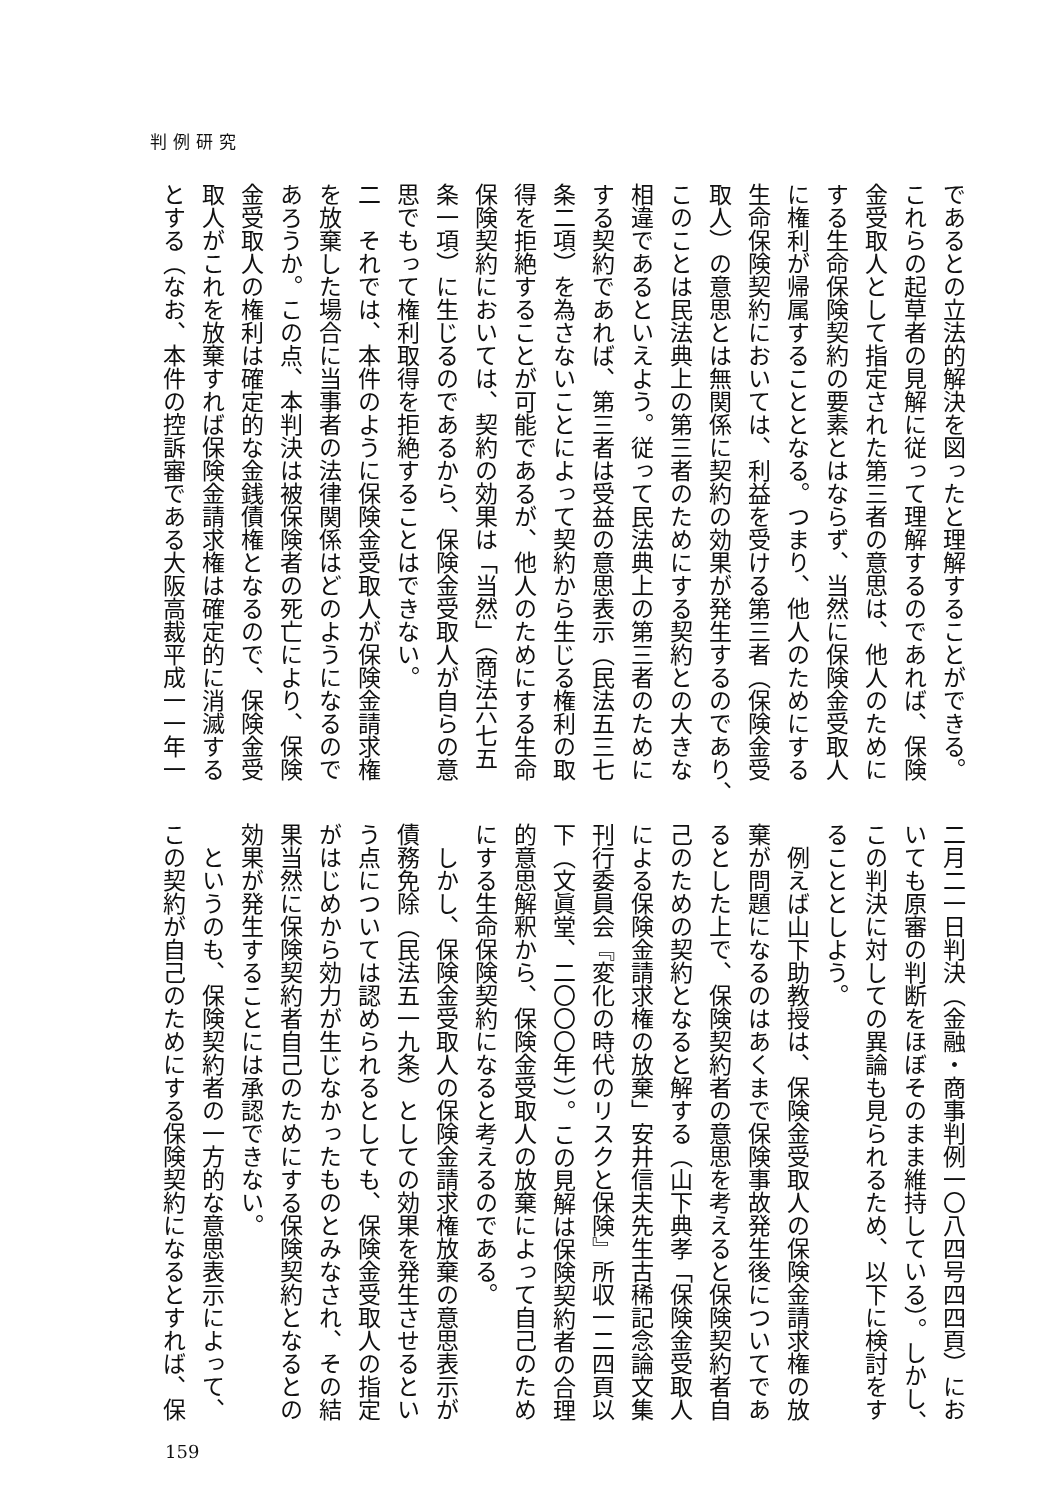判例研究
であるとの立法的解決を図ったと理解することができる。
これらの起草者の見解に従って理解するのであれば、保険
金受取人として指定された第三者の意思は、他人のために
する生命保険契約の要素とはならず、当然に保険金受取人
に権利が帰属することとなる。つまり、他人のためにする
生命保険契約においては、利益を受ける第三者（保険金受
取人）の意思とは無関係に契約の効果が発生するのであり、
このことは民法典上の第三者のためにする契約との大きな
相違であるといえよう。従って民法典上の第三者のために
する契約であれば、第三者は受益の意思表示（民法五三七
条二項）を為さないことによって契約から生じる権利の取
得を拒絶することが可能であるが、他人のためにする生命
保険契約においては、契約の効果は「当然」（商法六七五
条一項）に生じるのであるから、保険金受取人が自らの意
思でもって権利取得を拒絶することはできない。
二　それでは、本件のように保険金受取人が保険金請求権
を放棄した場合に当事者の法律関係はどのようになるので
あろうか。この点、本判決は被保険者の死亡により、保険
金受取人の権利は確定的な金銭債権となるので、保険金受
取人がこれを放棄すれば保険金請求権は確定的に消滅する
とする（なお、本件の控訴審である大阪高裁平成一一年一
二月二一日判決（金融・商事判例一〇八四号四四頁）にお
いても原審の判断をほぼそのまま維持している）。しかし、
この判決に対しての異論も見られるため、以下に検討をす
ることとしよう。
　例えば山下助教授は、保険金受取人の保険金請求権の放
棄が問題になるのはあくまで保険事故発生後についてであ
るとした上で、保険契約者の意思を考えると保険契約者自
己のための契約となると解する（山下典孝「保険金受取人
による保険金請求権の放棄」安井信夫先生古稀記念論文集
刊行委員会『変化の時代のリスクと保険』所収一二四頁以
下（文眞堂、二〇〇〇年））。この見解は保険契約者の合理
的意思解釈から、保険金受取人の放棄によって自己のため
にする生命保険契約になると考えるのである。
　しかし、保険金受取人の保険金請求権放棄の意思表示が
債務免除（民法五一九条）としての効果を発生させるとい
う点については認められるとしても、保険金受取人の指定
がはじめから効力が生じなかったものとみなされ、その結
果当然に保険契約者自己のためにする保険契約となるとの
効果が発生することには承認できない。
　というのも、保険契約者の一方的な意思表示によって、
この契約が自己のためにする保険契約になるとすれば、保
159